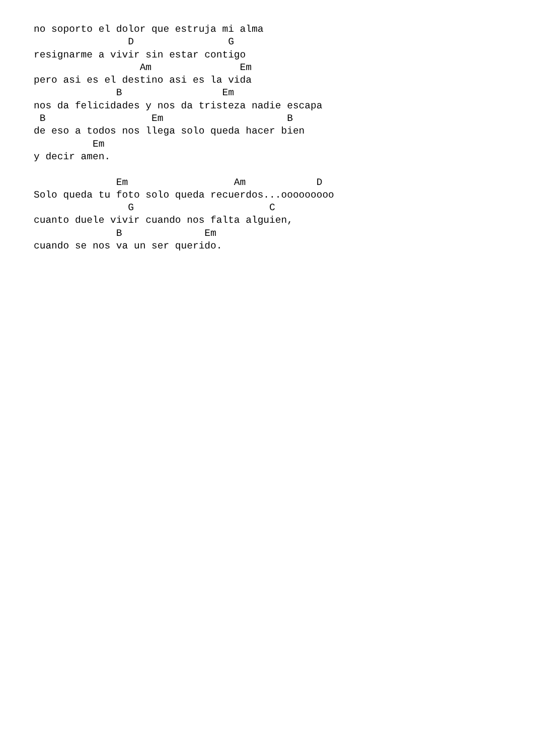no soporto el dolor que estruja mi alma
                D                G
resignarme a vivir sin estar contigo
                  Am               Em
pero asi es el destino asi es la vida
              B                 Em
nos da felicidades y nos da tristeza nadie escapa
 B                  Em                     B
de eso a todos nos llega solo queda hacer bien
          Em
y decir amen.

              Em                  Am            D
Solo queda tu foto solo queda recuerdos...ooooooooo
                G                       C
cuanto duele vivir cuando nos falta alguien,
              B              Em
cuando se nos va un ser querido.